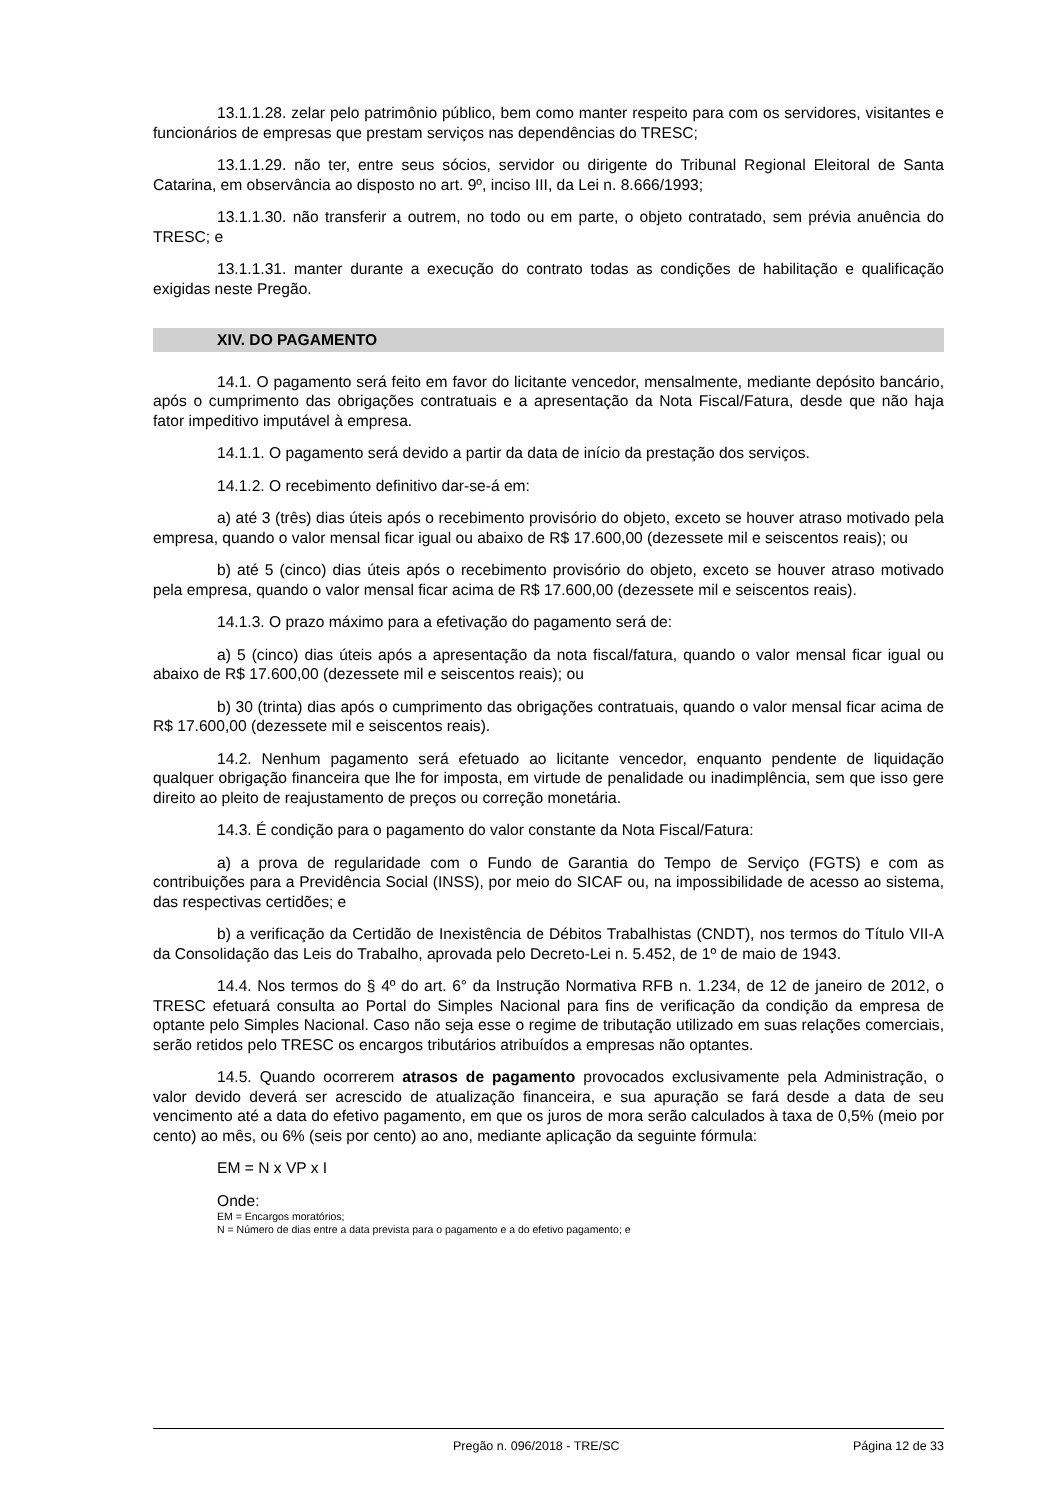13.1.1.28. zelar pelo patrimônio público, bem como manter respeito para com os servidores, visitantes e funcionários de empresas que prestam serviços nas dependências do TRESC;
13.1.1.29. não ter, entre seus sócios, servidor ou dirigente do Tribunal Regional Eleitoral de Santa Catarina, em observância ao disposto no art. 9º, inciso III, da Lei n. 8.666/1993;
13.1.1.30. não transferir a outrem, no todo ou em parte, o objeto contratado, sem prévia anuência do TRESC; e
13.1.1.31. manter durante a execução do contrato todas as condições de habilitação e qualificação exigidas neste Pregão.
XIV. DO PAGAMENTO
14.1. O pagamento será feito em favor do licitante vencedor, mensalmente, mediante depósito bancário, após o cumprimento das obrigações contratuais e a apresentação da Nota Fiscal/Fatura, desde que não haja fator impeditivo imputável à empresa.
14.1.1. O pagamento será devido a partir da data de início da prestação dos serviços.
14.1.2. O recebimento definitivo dar-se-á em:
a) até 3 (três) dias úteis após o recebimento provisório do objeto, exceto se houver atraso motivado pela empresa, quando o valor mensal ficar igual ou abaixo de R$ 17.600,00 (dezessete mil e seiscentos reais); ou
b) até 5 (cinco) dias úteis após o recebimento provisório do objeto, exceto se houver atraso motivado pela empresa, quando o valor mensal ficar acima de R$ 17.600,00 (dezessete mil e seiscentos reais).
14.1.3. O prazo máximo para a efetivação do pagamento será de:
a) 5 (cinco) dias úteis após a apresentação da nota fiscal/fatura, quando o valor mensal ficar igual ou abaixo de R$ 17.600,00 (dezessete mil e seiscentos reais); ou
b) 30 (trinta) dias após o cumprimento das obrigações contratuais, quando o valor mensal ficar acima de R$ 17.600,00 (dezessete mil e seiscentos reais).
14.2. Nenhum pagamento será efetuado ao licitante vencedor, enquanto pendente de liquidação qualquer obrigação financeira que lhe for imposta, em virtude de penalidade ou inadimplência, sem que isso gere direito ao pleito de reajustamento de preços ou correção monetária.
14.3. É condição para o pagamento do valor constante da Nota Fiscal/Fatura:
a) a prova de regularidade com o Fundo de Garantia do Tempo de Serviço (FGTS) e com as contribuições para a Previdência Social (INSS), por meio do SICAF ou, na impossibilidade de acesso ao sistema, das respectivas certidões; e
b) a verificação da Certidão de Inexistência de Débitos Trabalhistas (CNDT), nos termos do Título VII-A da Consolidação das Leis do Trabalho, aprovada pelo Decreto-Lei n. 5.452, de 1º de maio de 1943.
14.4. Nos termos do § 4º do art. 6° da Instrução Normativa RFB n. 1.234, de 12 de janeiro de 2012, o TRESC efetuará consulta ao Portal do Simples Nacional para fins de verificação da condição da empresa de optante pelo Simples Nacional. Caso não seja esse o regime de tributação utilizado em suas relações comerciais, serão retidos pelo TRESC os encargos tributários atribuídos a empresas não optantes.
14.5. Quando ocorrerem atrasos de pagamento provocados exclusivamente pela Administração, o valor devido deverá ser acrescido de atualização financeira, e sua apuração se fará desde a data de seu vencimento até a data do efetivo pagamento, em que os juros de mora serão calculados à taxa de 0,5% (meio por cento) ao mês, ou 6% (seis por cento) ao ano, mediante aplicação da seguinte fórmula:
EM = N x VP x I
Onde:
EM = Encargos moratórios;
N = Número de dias entre a data prevista para o pagamento e a do efetivo pagamento; e
Pregão n. 096/2018 - TRE/SC Página 12 de 33